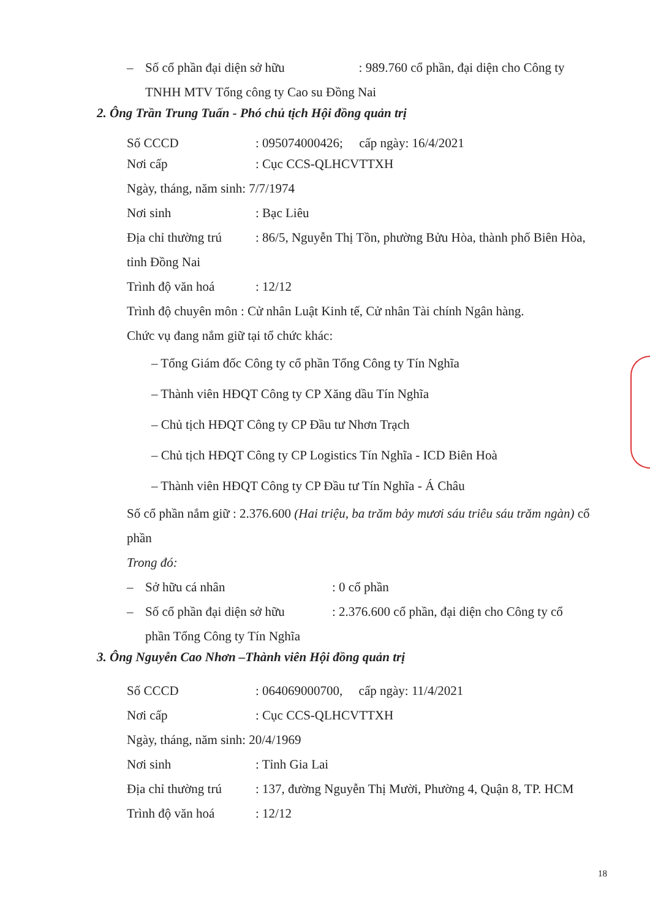– Số cổ phần đại diện sở hữu : 989.760 cổ phần, đại diện cho Công ty
TNHH MTV Tổng công ty Cao su Đồng Nai
2. Ông Trần Trung Tuấn - Phó chủ tịch Hội đồng quản trị
Số CCCD: 095074000426; cấp ngày: 16/4/2021
Nơi cấp: Cục CCS-QLHCVTTXH
Ngày, tháng, năm sinh: 7/7/1974
Nơi sinh: Bạc Liêu
Địa chỉ thường trú: 86/5, Nguyễn Thị Tồn, phường Bửu Hòa, thành phố Biên Hòa, tỉnh Đồng Nai
Trình độ văn hoá: 12/12
Trình độ chuyên môn : Cử nhân Luật Kinh tế, Cử nhân Tài chính Ngân hàng.
Chức vụ đang nắm giữ tại tổ chức khác:
– Tổng Giám đốc Công ty cổ phần Tổng Công ty Tín Nghĩa
– Thành viên HĐQT Công ty CP Xăng dầu Tín Nghĩa
– Chủ tịch HĐQT Công ty CP Đầu tư Nhơn Trạch
– Chủ tịch HĐQT Công ty CP Logistics Tín Nghĩa - ICD Biên Hoà
– Thành viên HĐQT Công ty CP Đầu tư Tín Nghĩa - Á Châu
Số cổ phần nắm giữ : 2.376.600 (Hai triệu, ba trăm bảy mươi sáu triêu sáu trăm ngàn) cổ phần
Trong đó:
– Sở hữu cá nhân: 0 cổ phần
– Số cổ phần đại diện sở hữu: 2.376.600 cổ phần, đại diện cho Công ty cổ
phần Tổng Công ty Tín Nghĩa
3. Ông Nguyễn Cao Nhơn –Thành viên Hội đồng quản trị
Số CCCD: 064069000700, cấp ngày: 11/4/2021
Nơi cấp: Cục CCS-QLHCVTTXH
Ngày, tháng, năm sinh: 20/4/1969
Nơi sinh: Tỉnh Gia Lai
Địa chỉ thường trú: 137, đường Nguyễn Thị Mười, Phường 4, Quận 8, TP. HCM
Trình độ văn hoá: 12/12
18